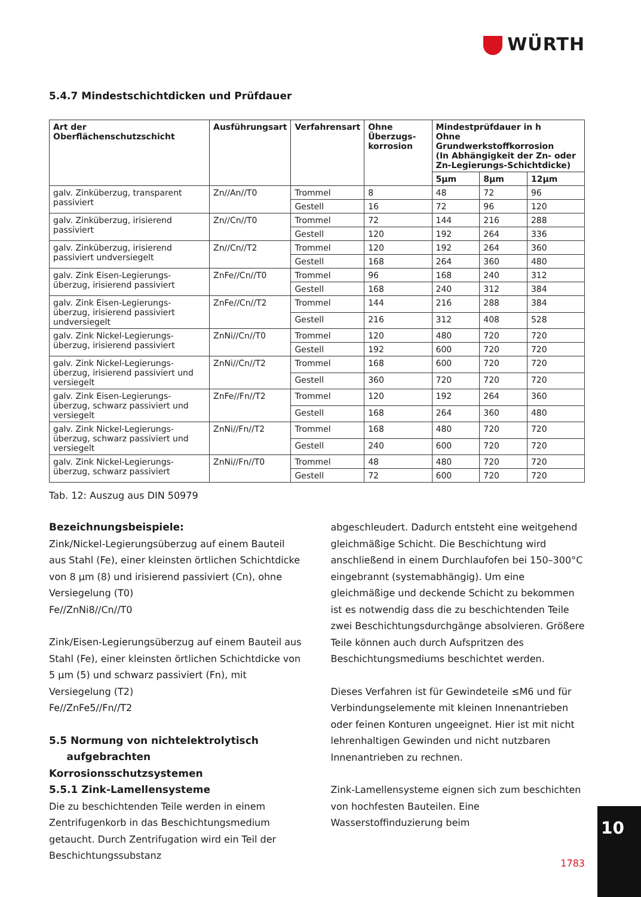WÜRTH
5.4.7 Mindestschichtdicken und Prüfdauer
| Art der Oberflächenschutzschicht | Ausführungsart | Verfahrensart | Ohne Überzugs-korrosion | Mindestprüfdauer in h Ohne Grundwerkstoffkorrosion (In Abhängigkeit der Zn- oder Zn-Legierungs-Schichtdicke) | | |
| --- | --- | --- | --- | --- | --- | --- |
| | | | | 5µm | 8µm | 12µm |
| galv. Zinküberzug, transparent passiviert | Zn//An//T0 | Trommel | 8 | 48 | 72 | 96 |
| | | Gestell | 16 | 72 | 96 | 120 |
| galv. Zinküberzug, irisierend passiviert | Zn//Cn//T0 | Trommel | 72 | 144 | 216 | 288 |
| | | Gestell | 120 | 192 | 264 | 336 |
| galv. Zinküberzug, irisierend passiviert undversiegelt | Zn//Cn//T2 | Trommel | 120 | 192 | 264 | 360 |
| | | Gestell | 168 | 264 | 360 | 480 |
| galv. Zink Eisen-Legierungs-überzug, irisierend passiviert | ZnFe//Cn//T0 | Trommel | 96 | 168 | 240 | 312 |
| | | Gestell | 168 | 240 | 312 | 384 |
| galv. Zink Eisen-Legierungs-überzug, irisierend passiviert undversiegelt | ZnFe//Cn//T2 | Trommel | 144 | 216 | 288 | 384 |
| | | Gestell | 216 | 312 | 408 | 528 |
| galv. Zink Nickel-Legierungs-überzug, irisierend passiviert | ZnNi//Cn//T0 | Trommel | 120 | 480 | 720 | 720 |
| | | Gestell | 192 | 600 | 720 | 720 |
| galv. Zink Nickel-Legierungs-überzug, irisierend passiviert und versiegelt | ZnNi//Cn//T2 | Trommel | 168 | 600 | 720 | 720 |
| | | Gestell | 360 | 720 | 720 | 720 |
| galv. Zink Eisen-Legierungs-überzug, schwarz passiviert und versiegelt | ZnFe//Fn//T2 | Trommel | 120 | 192 | 264 | 360 |
| | | Gestell | 168 | 264 | 360 | 480 |
| galv. Zink Nickel-Legierungs-überzug, schwarz passiviert und versiegelt | ZnNi//Fn//T2 | Trommel | 168 | 480 | 720 | 720 |
| | | Gestell | 240 | 600 | 720 | 720 |
| galv. Zink Nickel-Legierungs-überzug, schwarz passiviert | ZnNi//Fn//T0 | Trommel | 48 | 480 | 720 | 720 |
| | | Gestell | 72 | 600 | 720 | 720 |
Tab. 12: Auszug aus DIN 50979
Bezeichnungsbeispiele:
Zink/Nickel-Legierungsüberzug auf einem Bauteil aus Stahl (Fe), einer kleinsten örtlichen Schichtdicke von 8 µm (8) und irisierend passiviert (Cn), ohne Versiegelung (T0)
Fe//ZnNi8//Cn//T0
Zink/Eisen-Legierungsüberzug auf einem Bauteil aus Stahl (Fe), einer kleinsten örtlichen Schichtdicke von 5 µm (5) und schwarz passiviert (Fn), mit Versiegelung (T2)
Fe//ZnFe5//Fn//T2
5.5 Normung von nichtelektrolytisch
aufgebrachten Korrosionsschutzsystemen
5.5.1 Zink-Lamellensysteme
Die zu beschichtenden Teile werden in einem Zentrifugenkorb in das Beschichtungsmedium getaucht. Durch Zentrifugation wird ein Teil der Beschichtungssubstanz
abgeschleudert. Dadurch entsteht eine weitgehend gleichmäßige Schicht. Die Beschichtung wird anschließend in einem Durchlaufofen bei 150–300°C eingebrannt (systemabhängig). Um eine gleichmäßige und deckende Schicht zu bekommen ist es notwendig dass die zu beschichtenden Teile zwei Beschichtungsdurchgänge absolvieren. Größere Teile können auch durch Aufspritzen des Beschichtungsmediums beschichtet werden.
Dieses Verfahren ist für Gewindeteile ≤M6 und für Verbindungselemente mit kleinen Innenantrieben oder feinen Konturen ungeeignet. Hier ist mit nicht lehrenhaltigen Gewinden und nicht nutzbaren Innenantrieben zu rechnen.
Zink-Lamellensysteme eignen sich zum beschichten von hochfesten Bauteilen. Eine Wasserstoffinduzierung beim
1783
10